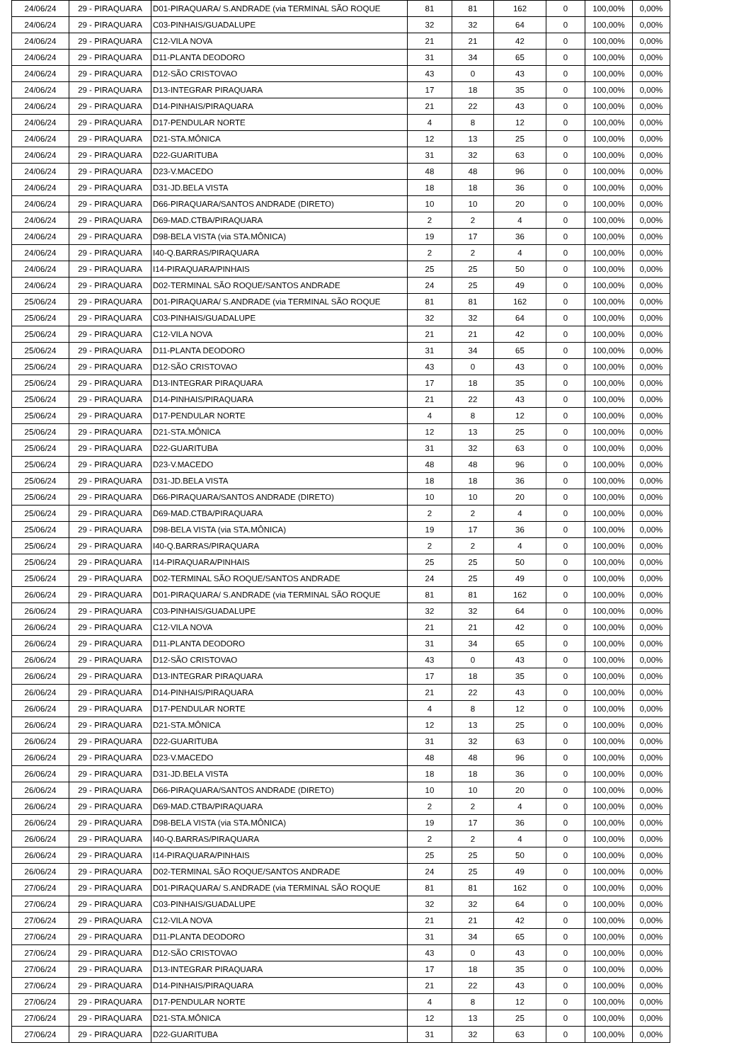| 24/06/24 | 29 - PIRAQUARA | D01-PIRAQUARA/ S.ANDRADE (via TERMINAL SÃO ROQUE | 81 | 81 | 162 | 0 | 100,00% | 0,00% |
| 24/06/24 | 29 - PIRAQUARA | C03-PINHAIS/GUADALUPE | 32 | 32 | 64 | 0 | 100,00% | 0,00% |
| 24/06/24 | 29 - PIRAQUARA | C12-VILA NOVA | 21 | 21 | 42 | 0 | 100,00% | 0,00% |
| 24/06/24 | 29 - PIRAQUARA | D11-PLANTA DEODORO | 31 | 34 | 65 | 0 | 100,00% | 0,00% |
| 24/06/24 | 29 - PIRAQUARA | D12-SÃO CRISTOVAO | 43 | 0 | 43 | 0 | 100,00% | 0,00% |
| 24/06/24 | 29 - PIRAQUARA | D13-INTEGRAR PIRAQUARA | 17 | 18 | 35 | 0 | 100,00% | 0,00% |
| 24/06/24 | 29 - PIRAQUARA | D14-PINHAIS/PIRAQUARA | 21 | 22 | 43 | 0 | 100,00% | 0,00% |
| 24/06/24 | 29 - PIRAQUARA | D17-PENDULAR NORTE | 4 | 8 | 12 | 0 | 100,00% | 0,00% |
| 24/06/24 | 29 - PIRAQUARA | D21-STA.MÔNICA | 12 | 13 | 25 | 0 | 100,00% | 0,00% |
| 24/06/24 | 29 - PIRAQUARA | D22-GUARITUBA | 31 | 32 | 63 | 0 | 100,00% | 0,00% |
| 24/06/24 | 29 - PIRAQUARA | D23-V.MACEDO | 48 | 48 | 96 | 0 | 100,00% | 0,00% |
| 24/06/24 | 29 - PIRAQUARA | D31-JD.BELA VISTA | 18 | 18 | 36 | 0 | 100,00% | 0,00% |
| 24/06/24 | 29 - PIRAQUARA | D66-PIRAQUARA/SANTOS ANDRADE (DIRETO) | 10 | 10 | 20 | 0 | 100,00% | 0,00% |
| 24/06/24 | 29 - PIRAQUARA | D69-MAD.CTBA/PIRAQUARA | 2 | 2 | 4 | 0 | 100,00% | 0,00% |
| 24/06/24 | 29 - PIRAQUARA | D98-BELA VISTA (via STA.MÔNICA) | 19 | 17 | 36 | 0 | 100,00% | 0,00% |
| 24/06/24 | 29 - PIRAQUARA | I40-Q.BARRAS/PIRAQUARA | 2 | 2 | 4 | 0 | 100,00% | 0,00% |
| 24/06/24 | 29 - PIRAQUARA | I14-PIRAQUARA/PINHAIS | 25 | 25 | 50 | 0 | 100,00% | 0,00% |
| 24/06/24 | 29 - PIRAQUARA | D02-TERMINAL SÃO ROQUE/SANTOS ANDRADE | 24 | 25 | 49 | 0 | 100,00% | 0,00% |
| 25/06/24 | 29 - PIRAQUARA | D01-PIRAQUARA/ S.ANDRADE (via TERMINAL SÃO ROQUE | 81 | 81 | 162 | 0 | 100,00% | 0,00% |
| 25/06/24 | 29 - PIRAQUARA | C03-PINHAIS/GUADALUPE | 32 | 32 | 64 | 0 | 100,00% | 0,00% |
| 25/06/24 | 29 - PIRAQUARA | C12-VILA NOVA | 21 | 21 | 42 | 0 | 100,00% | 0,00% |
| 25/06/24 | 29 - PIRAQUARA | D11-PLANTA DEODORO | 31 | 34 | 65 | 0 | 100,00% | 0,00% |
| 25/06/24 | 29 - PIRAQUARA | D12-SÃO CRISTOVAO | 43 | 0 | 43 | 0 | 100,00% | 0,00% |
| 25/06/24 | 29 - PIRAQUARA | D13-INTEGRAR PIRAQUARA | 17 | 18 | 35 | 0 | 100,00% | 0,00% |
| 25/06/24 | 29 - PIRAQUARA | D14-PINHAIS/PIRAQUARA | 21 | 22 | 43 | 0 | 100,00% | 0,00% |
| 25/06/24 | 29 - PIRAQUARA | D17-PENDULAR NORTE | 4 | 8 | 12 | 0 | 100,00% | 0,00% |
| 25/06/24 | 29 - PIRAQUARA | D21-STA.MÔNICA | 12 | 13 | 25 | 0 | 100,00% | 0,00% |
| 25/06/24 | 29 - PIRAQUARA | D22-GUARITUBA | 31 | 32 | 63 | 0 | 100,00% | 0,00% |
| 25/06/24 | 29 - PIRAQUARA | D23-V.MACEDO | 48 | 48 | 96 | 0 | 100,00% | 0,00% |
| 25/06/24 | 29 - PIRAQUARA | D31-JD.BELA VISTA | 18 | 18 | 36 | 0 | 100,00% | 0,00% |
| 25/06/24 | 29 - PIRAQUARA | D66-PIRAQUARA/SANTOS ANDRADE (DIRETO) | 10 | 10 | 20 | 0 | 100,00% | 0,00% |
| 25/06/24 | 29 - PIRAQUARA | D69-MAD.CTBA/PIRAQUARA | 2 | 2 | 4 | 0 | 100,00% | 0,00% |
| 25/06/24 | 29 - PIRAQUARA | D98-BELA VISTA (via STA.MÔNICA) | 19 | 17 | 36 | 0 | 100,00% | 0,00% |
| 25/06/24 | 29 - PIRAQUARA | I40-Q.BARRAS/PIRAQUARA | 2 | 2 | 4 | 0 | 100,00% | 0,00% |
| 25/06/24 | 29 - PIRAQUARA | I14-PIRAQUARA/PINHAIS | 25 | 25 | 50 | 0 | 100,00% | 0,00% |
| 25/06/24 | 29 - PIRAQUARA | D02-TERMINAL SÃO ROQUE/SANTOS ANDRADE | 24 | 25 | 49 | 0 | 100,00% | 0,00% |
| 26/06/24 | 29 - PIRAQUARA | D01-PIRAQUARA/ S.ANDRADE (via TERMINAL SÃO ROQUE | 81 | 81 | 162 | 0 | 100,00% | 0,00% |
| 26/06/24 | 29 - PIRAQUARA | C03-PINHAIS/GUADALUPE | 32 | 32 | 64 | 0 | 100,00% | 0,00% |
| 26/06/24 | 29 - PIRAQUARA | C12-VILA NOVA | 21 | 21 | 42 | 0 | 100,00% | 0,00% |
| 26/06/24 | 29 - PIRAQUARA | D11-PLANTA DEODORO | 31 | 34 | 65 | 0 | 100,00% | 0,00% |
| 26/06/24 | 29 - PIRAQUARA | D12-SÃO CRISTOVAO | 43 | 0 | 43 | 0 | 100,00% | 0,00% |
| 26/06/24 | 29 - PIRAQUARA | D13-INTEGRAR PIRAQUARA | 17 | 18 | 35 | 0 | 100,00% | 0,00% |
| 26/06/24 | 29 - PIRAQUARA | D14-PINHAIS/PIRAQUARA | 21 | 22 | 43 | 0 | 100,00% | 0,00% |
| 26/06/24 | 29 - PIRAQUARA | D17-PENDULAR NORTE | 4 | 8 | 12 | 0 | 100,00% | 0,00% |
| 26/06/24 | 29 - PIRAQUARA | D21-STA.MÔNICA | 12 | 13 | 25 | 0 | 100,00% | 0,00% |
| 26/06/24 | 29 - PIRAQUARA | D22-GUARITUBA | 31 | 32 | 63 | 0 | 100,00% | 0,00% |
| 26/06/24 | 29 - PIRAQUARA | D23-V.MACEDO | 48 | 48 | 96 | 0 | 100,00% | 0,00% |
| 26/06/24 | 29 - PIRAQUARA | D31-JD.BELA VISTA | 18 | 18 | 36 | 0 | 100,00% | 0,00% |
| 26/06/24 | 29 - PIRAQUARA | D66-PIRAQUARA/SANTOS ANDRADE (DIRETO) | 10 | 10 | 20 | 0 | 100,00% | 0,00% |
| 26/06/24 | 29 - PIRAQUARA | D69-MAD.CTBA/PIRAQUARA | 2 | 2 | 4 | 0 | 100,00% | 0,00% |
| 26/06/24 | 29 - PIRAQUARA | D98-BELA VISTA (via STA.MÔNICA) | 19 | 17 | 36 | 0 | 100,00% | 0,00% |
| 26/06/24 | 29 - PIRAQUARA | I40-Q.BARRAS/PIRAQUARA | 2 | 2 | 4 | 0 | 100,00% | 0,00% |
| 26/06/24 | 29 - PIRAQUARA | I14-PIRAQUARA/PINHAIS | 25 | 25 | 50 | 0 | 100,00% | 0,00% |
| 26/06/24 | 29 - PIRAQUARA | D02-TERMINAL SÃO ROQUE/SANTOS ANDRADE | 24 | 25 | 49 | 0 | 100,00% | 0,00% |
| 27/06/24 | 29 - PIRAQUARA | D01-PIRAQUARA/ S.ANDRADE (via TERMINAL SÃO ROQUE | 81 | 81 | 162 | 0 | 100,00% | 0,00% |
| 27/06/24 | 29 - PIRAQUARA | C03-PINHAIS/GUADALUPE | 32 | 32 | 64 | 0 | 100,00% | 0,00% |
| 27/06/24 | 29 - PIRAQUARA | C12-VILA NOVA | 21 | 21 | 42 | 0 | 100,00% | 0,00% |
| 27/06/24 | 29 - PIRAQUARA | D11-PLANTA DEODORO | 31 | 34 | 65 | 0 | 100,00% | 0,00% |
| 27/06/24 | 29 - PIRAQUARA | D12-SÃO CRISTOVAO | 43 | 0 | 43 | 0 | 100,00% | 0,00% |
| 27/06/24 | 29 - PIRAQUARA | D13-INTEGRAR PIRAQUARA | 17 | 18 | 35 | 0 | 100,00% | 0,00% |
| 27/06/24 | 29 - PIRAQUARA | D14-PINHAIS/PIRAQUARA | 21 | 22 | 43 | 0 | 100,00% | 0,00% |
| 27/06/24 | 29 - PIRAQUARA | D17-PENDULAR NORTE | 4 | 8 | 12 | 0 | 100,00% | 0,00% |
| 27/06/24 | 29 - PIRAQUARA | D21-STA.MÔNICA | 12 | 13 | 25 | 0 | 100,00% | 0,00% |
| 27/06/24 | 29 - PIRAQUARA | D22-GUARITUBA | 31 | 32 | 63 | 0 | 100,00% | 0,00% |